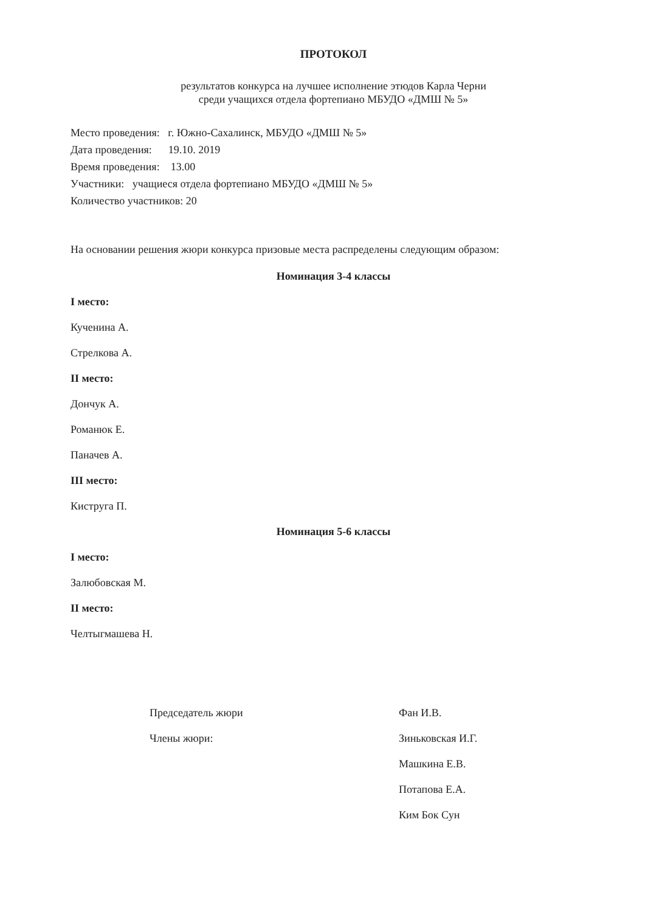ПРОТОКОЛ
результатов конкурса на лучшее исполнение этюдов Карла Черни
среди учащихся отдела фортепиано МБУДО «ДМШ № 5»
Место проведения: г. Южно-Сахалинск, МБУДО «ДМШ № 5»
Дата проведения: 19.10. 2019
Время проведения: 13.00
Участники: учащиеся отдела фортепиано МБУДО «ДМШ № 5»
Количество участников: 20
На основании решения жюри конкурса призовые места распределены следующим образом:
Номинация 3-4 классы
I место:
Кученина А.
Стрелкова А.
II место:
Дончук А.
Романюк Е.
Паначев А.
III место:
Киструга П.
Номинация 5-6 классы
I место:
Залюбовская М.
II место:
Челтыгмашева Н.
Председатель жюри
Члены жюри:
Фан И.В.
Зиньковская И.Г.
Машкина Е.В.
Потапова Е.А.
Ким Бок Сун